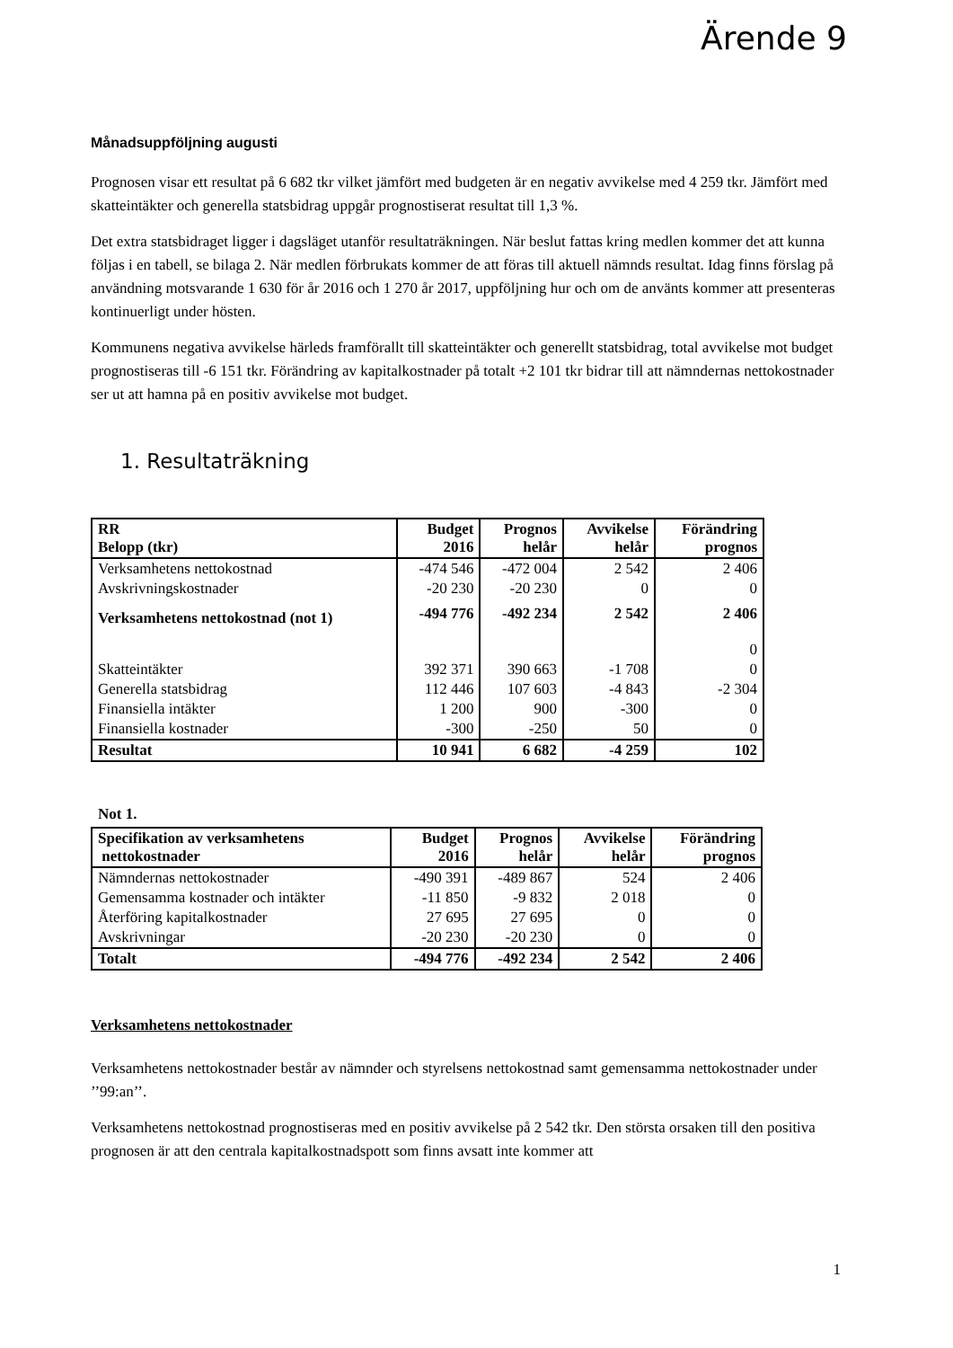Ärende 9
Månadsuppföljning augusti
Prognosen visar ett resultat på 6 682 tkr vilket jämfört med budgeten är en negativ avvikelse med 4 259 tkr. Jämfört med skatteintäkter och generella statsbidrag uppgår prognostiserat resultat till 1,3 %.
Det extra statsbidraget ligger i dagsläget utanför resultaträkningen. När beslut fattas kring medlen kommer det att kunna följas i en tabell, se bilaga 2. När medlen förbrukats kommer de att föras till aktuell nämnds resultat. Idag finns förslag på användning motsvarande 1 630 för år 2016 och 1 270 år 2017, uppföljning hur och om de använts kommer att presenteras kontinuerligt under hösten.
Kommunens negativa avvikelse härleds framförallt till skatteintäkter och generellt statsbidrag, total avvikelse mot budget prognostiseras till -6 151 tkr. Förändring av kapitalkostnader på totalt +2 101 tkr bidrar till att nämndernas nettokostnader ser ut att hamna på en positiv avvikelse mot budget.
1. Resultaträkning
| RR Belopp (tkr) | Budget 2016 | Prognos helår | Avvikelse helår | Förändring prognos |
| --- | --- | --- | --- | --- |
| Verksamhetens nettokostnad | -474 546 | -472 004 | 2 542 | 2 406 |
| Avskrivningskostnader | -20 230 | -20 230 | 0 | 0 |
| Verksamhetens nettokostnad (not 1) | -494 776 | -492 234 | 2 542 | 2 406 |
| | | | | 0 |
| Skatteintäkter | 392 371 | 390 663 | -1 708 | 0 |
| Generella statsbidrag | 112 446 | 107 603 | -4 843 | -2 304 |
| Finansiella intäkter | 1 200 | 900 | -300 | 0 |
| Finansiella kostnader | -300 | -250 | 50 | 0 |
| Resultat | 10 941 | 6 682 | -4 259 | 102 |
Not 1.
| Specifikation av verksamhetens nettokostnader | Budget 2016 | Prognos helår | Avvikelse helår | Förändring prognos |
| --- | --- | --- | --- | --- |
| Nämndernas nettokostnader | -490 391 | -489 867 | 524 | 2 406 |
| Gemensamma kostnader och intäkter | -11 850 | -9 832 | 2 018 | 0 |
| Återföring kapitalkostnader | 27 695 | 27 695 | 0 | 0 |
| Avskrivningar | -20 230 | -20 230 | 0 | 0 |
| Totalt | -494 776 | -492 234 | 2 542 | 2 406 |
Verksamhetens nettokostnader
Verksamhetens nettokostnader består av nämnder och styrelsens nettokostnad samt gemensamma nettokostnader under ’’99:an’’.
Verksamhetens nettokostnad prognostiseras med en positiv avvikelse på 2 542 tkr. Den största orsaken till den positiva prognosen är att den centrala kapitalkostnadspott som finns avsatt inte kommer att
1